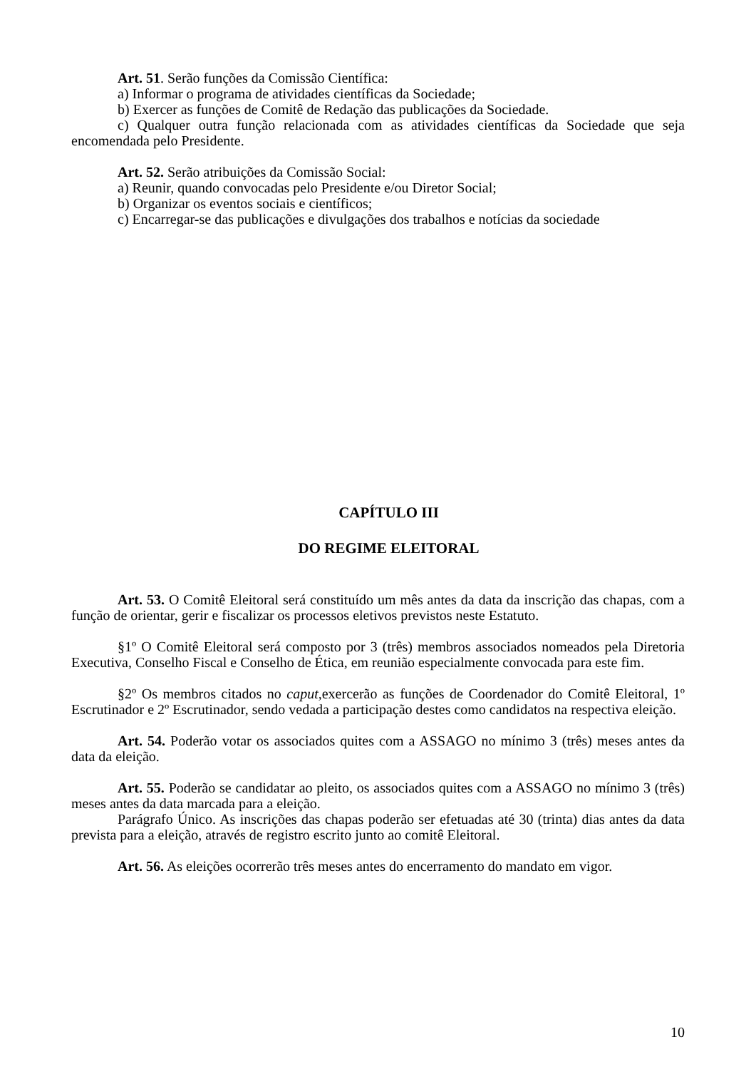Art. 51. Serão funções da Comissão Científica:
a) Informar o programa de atividades científicas da Sociedade;
b) Exercer as funções de Comitê de Redação das publicações da Sociedade.
c) Qualquer outra função relacionada com as atividades científicas da Sociedade que seja encomendada pelo Presidente.
Art. 52. Serão atribuições da Comissão Social:
a) Reunir, quando convocadas pelo Presidente e/ou Diretor Social;
b) Organizar os eventos sociais e científicos;
c) Encarregar-se das publicações e divulgações dos trabalhos e notícias da sociedade
CAPÍTULO III
DO REGIME ELEITORAL
Art. 53. O Comitê Eleitoral será constituído um mês antes da data da inscrição das chapas, com a função de orientar, gerir e fiscalizar os processos eletivos previstos neste Estatuto.
§1º O Comitê Eleitoral será composto por 3 (três) membros associados nomeados pela Diretoria Executiva, Conselho Fiscal e Conselho de Ética, em reunião especialmente convocada para este fim.
§2º Os membros citados no caput, exercerão as funções de Coordenador do Comitê Eleitoral, 1º Escrutinador e 2º Escrutinador, sendo vedada a participação destes como candidatos na respectiva eleição.
Art. 54. Poderão votar os associados quites com a ASSAGO no mínimo 3 (três) meses antes da data da eleição.
Art. 55. Poderão se candidatar ao pleito, os associados quites com a ASSAGO no mínimo 3 (três) meses antes da data marcada para a eleição.
Parágrafo Único. As inscrições das chapas poderão ser efetuadas até 30 (trinta) dias antes da data prevista para a eleição, através de registro escrito junto ao comitê Eleitoral.
Art. 56. As eleições ocorrerão três meses antes do encerramento do mandato em vigor.
10